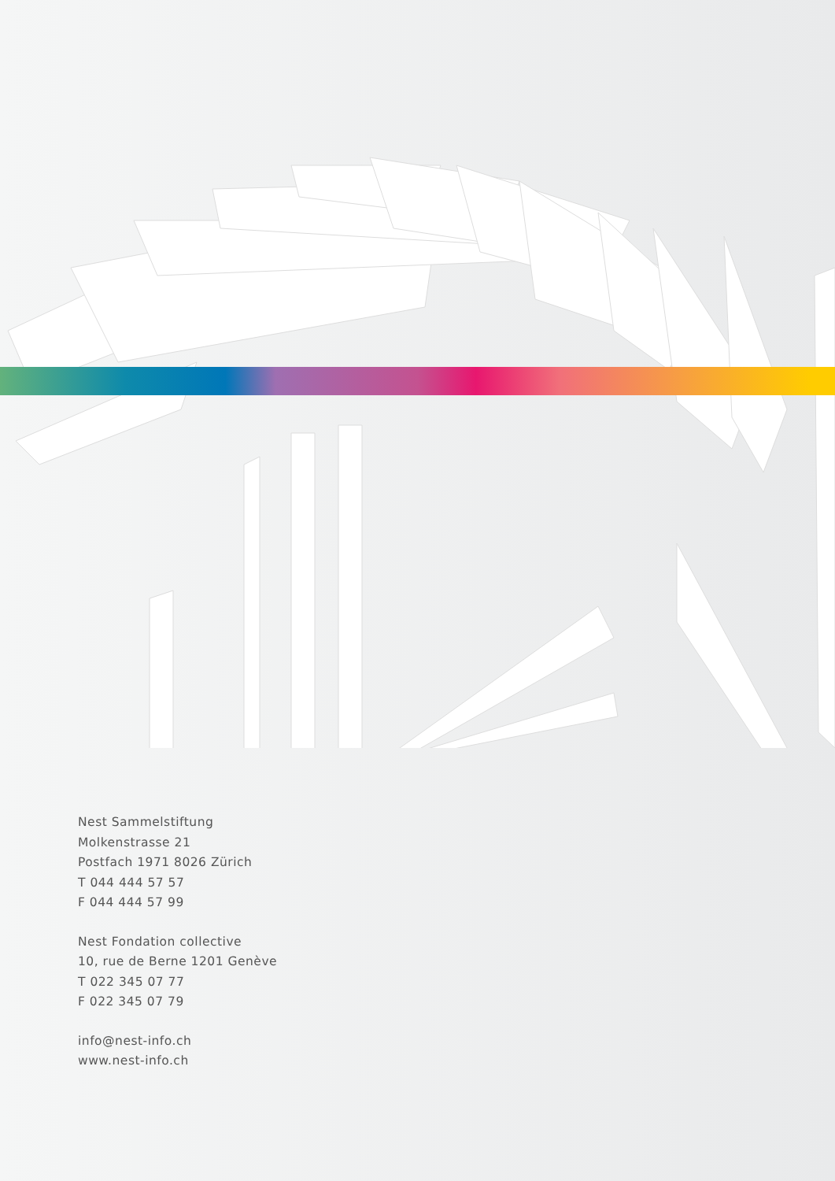Nest Sammelstiftung
Molkenstrasse 21
Postfach 1971 8026 Zürich
T 044 444 57 57
F 044 444 57 99
Nest Fondation collective
10, rue de Berne 1201 Genève
T 022 345 07 77
F 022 345 07 79
info@nest-info.ch
www.nest-info.ch